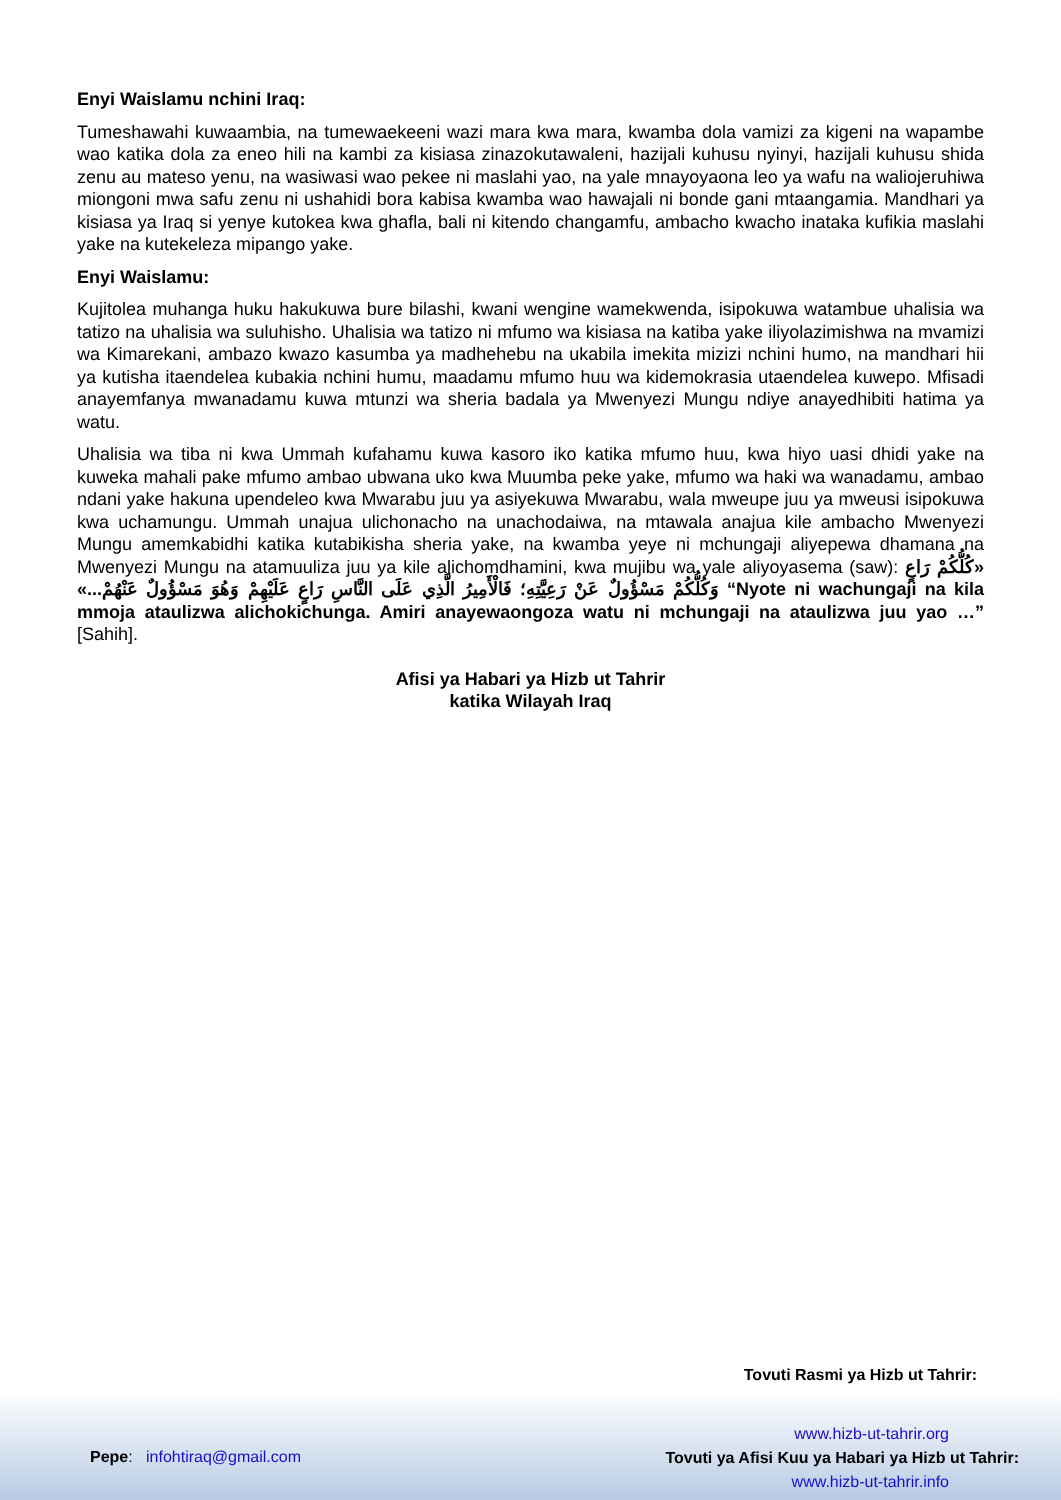Enyi Waislamu nchini Iraq:
Tumeshawahi kuwaambia, na tumewaekeeni wazi mara kwa mara, kwamba dola vamizi za kigeni na wapambe wao katika dola za eneo hili na kambi za kisiasa zinazokutawaleni, hazijali kuhusu nyinyi, hazijali kuhusu shida zenu au mateso yenu, na wasiwasi wao pekee ni maslahi yao, na yale mnayoyaona leo ya wafu na waliojeruhiwa miongoni mwa safu zenu ni ushahidi bora kabisa kwamba wao hawajali ni bonde gani mtaangamia. Mandhari ya kisiasa ya Iraq si yenye kutokea kwa ghafla, bali ni kitendo changamfu, ambacho kwacho inataka kufikia maslahi yake na kutekeleza mipango yake.
Enyi Waislamu:
Kujitolea muhanga huku hakukuwa bure bilashi, kwani wengine wamekwenda, isipokuwa watambue uhalisia wa tatizo na uhalisia wa suluhisho. Uhalisia wa tatizo ni mfumo wa kisiasa na katiba yake iliyolazimishwa na mvamizi wa Kimarekani, ambazo kwazo kasumba ya madhehebu na ukabila imekita mizizi nchini humo, na mandhari hii ya kutisha itaendelea kubakia nchini humu, maadamu mfumo huu wa kidemokrasia utaendelea kuwepo. Mfisadi anayemfanya mwanadamu kuwa mtunzi wa sheria badala ya Mwenyezi Mungu ndiye anayedhibiti hatima ya watu.
Uhalisia wa tiba ni kwa Ummah kufahamu kuwa kasoro iko katika mfumo huu, kwa hiyo uasi dhidi yake na kuweka mahali pake mfumo ambao ubwana uko kwa Muumba peke yake, mfumo wa haki wa wanadamu, ambao ndani yake hakuna upendeleo kwa Mwarabu juu ya asiyekuwa Mwarabu, wala mweupe juu ya mweusi isipokuwa kwa uchamungu. Ummah unajua ulichonacho na unachodaiwa, na mtawala anajua kile ambacho Mwenyezi Mungu amemkabidhi katika kutabikisha sheria yake, na kwamba yeye ni mchungaji aliyepewa dhamana na Mwenyezi Mungu na atamuuliza juu ya kile alichomdhamini, kwa mujibu wa yale aliyoyasema (saw): «كُلُّكُمْ رَاعٍ وَكُلُّكُمْ مَسْؤُولٌ عَنْ رَعِيَّتِهِ؛ فَالْأَمِيرُ الَّذِي عَلَى النَّاسِ رَاعٍ عَلَيْهِمْ وَهُوَ مَسْؤُولٌ عَنْهُمْ...» “Nyote ni wachungaji na kila mmoja ataulizwa alichokichunga. Amiri anayewaongoza watu ni mchungaji na ataulizwa juu yao …” [Sahih].
Afisi ya Habari ya Hizb ut Tahrir
katika Wilayah Iraq
Tovuti Rasmi ya Hizb ut Tahrir:
Pepe: infohtiraq@gmail.com
www.hizb-ut-tahrir.org
Tovuti ya Afisi Kuu ya Habari ya Hizb ut Tahrir:
www.hizb-ut-tahrir.info